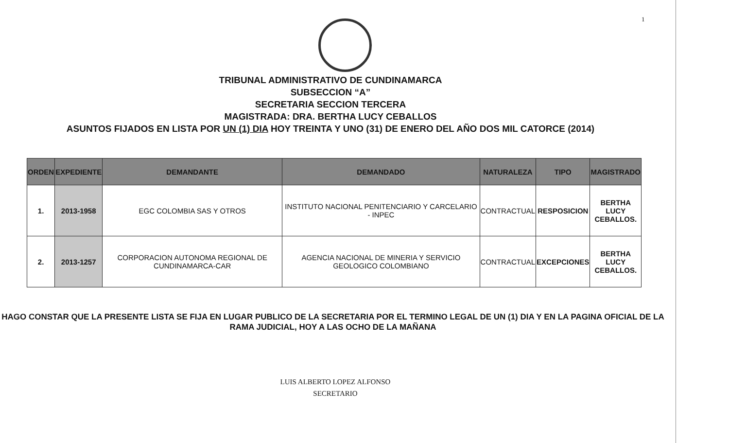1
TRIBUNAL ADMINISTRATIVO DE CUNDINAMARCA
SUBSECCION “A”
SECRETARIA SECCION TERCERA
MAGISTRADA: DRA. BERTHA LUCY CEBALLOS
ASUNTOS FIJADOS EN LISTA POR UN (1) DIA HOY TREINTA Y UNO (31) DE ENERO DEL AÑO DOS MIL CATORCE (2014)
| ORDEN | EXPEDIENTE | DEMANDANTE | DEMANDADO | NATURALEZA | TIPO | MAGISTRADO |
| --- | --- | --- | --- | --- | --- | --- |
| 1. | 2013-1958 | EGC COLOMBIA SAS Y OTROS | INSTITUTO NACIONAL PENITENCIARIO Y CARCELARIO - INPEC | CONTRACTUAL | RESPOSICION | BERTHA LUCY CEBALLOS. |
| 2. | 2013-1257 | CORPORACION AUTONOMA REGIONAL DE CUNDINAMARCA-CAR | AGENCIA NACIONAL DE MINERIA Y SERVICIO GEOLOGICO COLOMBIANO | CONTRACTUAL | EXCEPCIONES | BERTHA LUCY CEBALLOS. |
HAGO CONSTAR QUE LA PRESENTE LISTA SE FIJA EN LUGAR PUBLICO DE LA SECRETARIA POR EL TERMINO LEGAL DE UN (1) DIA Y EN LA PAGINA OFICIAL DE LA RAMA JUDICIAL, HOY A LAS OCHO DE LA MAÑANA
LUIS ALBERTO LOPEZ ALFONSO
SECRETARIO